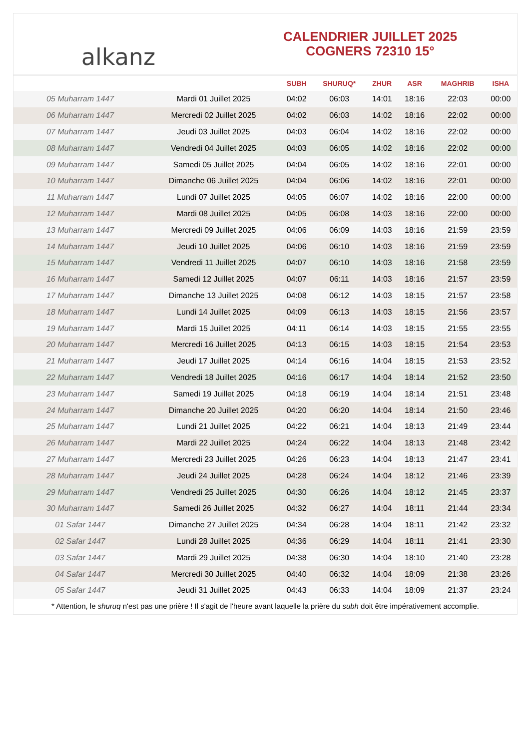alkanz
CALENDRIER JUILLET 2025
COGNERS 72310 15°
| | | SUBH | SHURUQ* | ZHUR | ASR | MAGHRIB | ISHA |
| --- | --- | --- | --- | --- | --- | --- | --- |
| 05 Muharram 1447 | Mardi 01 Juillet 2025 | 04:02 | 06:03 | 14:01 | 18:16 | 22:03 | 00:00 |
| 06 Muharram 1447 | Mercredi 02 Juillet 2025 | 04:02 | 06:03 | 14:02 | 18:16 | 22:02 | 00:00 |
| 07 Muharram 1447 | Jeudi 03 Juillet 2025 | 04:03 | 06:04 | 14:02 | 18:16 | 22:02 | 00:00 |
| 08 Muharram 1447 | Vendredi 04 Juillet 2025 | 04:03 | 06:05 | 14:02 | 18:16 | 22:02 | 00:00 |
| 09 Muharram 1447 | Samedi 05 Juillet 2025 | 04:04 | 06:05 | 14:02 | 18:16 | 22:01 | 00:00 |
| 10 Muharram 1447 | Dimanche 06 Juillet 2025 | 04:04 | 06:06 | 14:02 | 18:16 | 22:01 | 00:00 |
| 11 Muharram 1447 | Lundi 07 Juillet 2025 | 04:05 | 06:07 | 14:02 | 18:16 | 22:00 | 00:00 |
| 12 Muharram 1447 | Mardi 08 Juillet 2025 | 04:05 | 06:08 | 14:03 | 18:16 | 22:00 | 00:00 |
| 13 Muharram 1447 | Mercredi 09 Juillet 2025 | 04:06 | 06:09 | 14:03 | 18:16 | 21:59 | 23:59 |
| 14 Muharram 1447 | Jeudi 10 Juillet 2025 | 04:06 | 06:10 | 14:03 | 18:16 | 21:59 | 23:59 |
| 15 Muharram 1447 | Vendredi 11 Juillet 2025 | 04:07 | 06:10 | 14:03 | 18:16 | 21:58 | 23:59 |
| 16 Muharram 1447 | Samedi 12 Juillet 2025 | 04:07 | 06:11 | 14:03 | 18:16 | 21:57 | 23:59 |
| 17 Muharram 1447 | Dimanche 13 Juillet 2025 | 04:08 | 06:12 | 14:03 | 18:15 | 21:57 | 23:58 |
| 18 Muharram 1447 | Lundi 14 Juillet 2025 | 04:09 | 06:13 | 14:03 | 18:15 | 21:56 | 23:57 |
| 19 Muharram 1447 | Mardi 15 Juillet 2025 | 04:11 | 06:14 | 14:03 | 18:15 | 21:55 | 23:55 |
| 20 Muharram 1447 | Mercredi 16 Juillet 2025 | 04:13 | 06:15 | 14:03 | 18:15 | 21:54 | 23:53 |
| 21 Muharram 1447 | Jeudi 17 Juillet 2025 | 04:14 | 06:16 | 14:04 | 18:15 | 21:53 | 23:52 |
| 22 Muharram 1447 | Vendredi 18 Juillet 2025 | 04:16 | 06:17 | 14:04 | 18:14 | 21:52 | 23:50 |
| 23 Muharram 1447 | Samedi 19 Juillet 2025 | 04:18 | 06:19 | 14:04 | 18:14 | 21:51 | 23:48 |
| 24 Muharram 1447 | Dimanche 20 Juillet 2025 | 04:20 | 06:20 | 14:04 | 18:14 | 21:50 | 23:46 |
| 25 Muharram 1447 | Lundi 21 Juillet 2025 | 04:22 | 06:21 | 14:04 | 18:13 | 21:49 | 23:44 |
| 26 Muharram 1447 | Mardi 22 Juillet 2025 | 04:24 | 06:22 | 14:04 | 18:13 | 21:48 | 23:42 |
| 27 Muharram 1447 | Mercredi 23 Juillet 2025 | 04:26 | 06:23 | 14:04 | 18:13 | 21:47 | 23:41 |
| 28 Muharram 1447 | Jeudi 24 Juillet 2025 | 04:28 | 06:24 | 14:04 | 18:12 | 21:46 | 23:39 |
| 29 Muharram 1447 | Vendredi 25 Juillet 2025 | 04:30 | 06:26 | 14:04 | 18:12 | 21:45 | 23:37 |
| 30 Muharram 1447 | Samedi 26 Juillet 2025 | 04:32 | 06:27 | 14:04 | 18:11 | 21:44 | 23:34 |
| 01 Safar 1447 | Dimanche 27 Juillet 2025 | 04:34 | 06:28 | 14:04 | 18:11 | 21:42 | 23:32 |
| 02 Safar 1447 | Lundi 28 Juillet 2025 | 04:36 | 06:29 | 14:04 | 18:11 | 21:41 | 23:30 |
| 03 Safar 1447 | Mardi 29 Juillet 2025 | 04:38 | 06:30 | 14:04 | 18:10 | 21:40 | 23:28 |
| 04 Safar 1447 | Mercredi 30 Juillet 2025 | 04:40 | 06:32 | 14:04 | 18:09 | 21:38 | 23:26 |
| 05 Safar 1447 | Jeudi 31 Juillet 2025 | 04:43 | 06:33 | 14:04 | 18:09 | 21:37 | 23:24 |
* Attention, le shuruq n'est pas une prière ! Il s'agit de l'heure avant laquelle la prière du subh doit être impérativement accomplie.